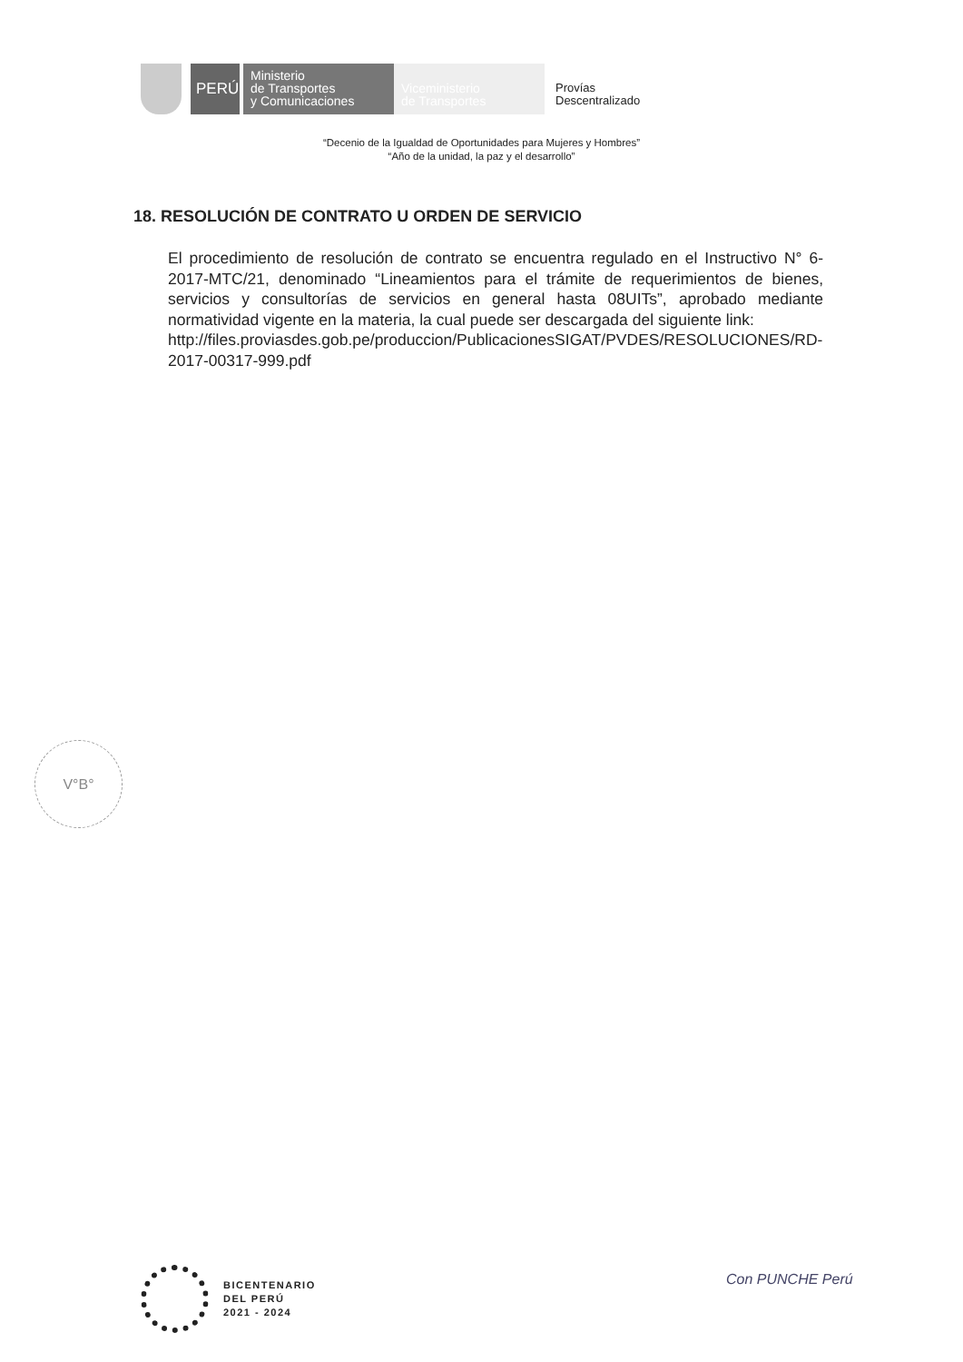PERÚ
Ministerio
de Transportes
y Comunicaciones
Viceministerio
de Transportes
Provías
Descentralizado
“Decenio de la Igualdad de Oportunidades para Mujeres y Hombres”
“Año de la unidad, la paz y el desarrollo”
18. RESOLUCIÓN DE CONTRATO U ORDEN DE SERVICIO
El procedimiento de resolución de contrato se encuentra regulado en el Instructivo N° 6-2017-MTC/21, denominado “Lineamientos para el trámite de requerimientos de bienes, servicios y consultorías de servicios en general hasta 08UITs”, aprobado mediante normatividad vigente en la materia, la cual puede ser descargada del siguiente link:
http://files.proviasdes.gob.pe/produccion/PublicacionesSIGAT/PVDES/RESOLUCIONES/RD-2017-00317-999.pdf
V°B°
BICENTENARIO
DEL PERÚ
2021 - 2024
Con PUNCHE Perú